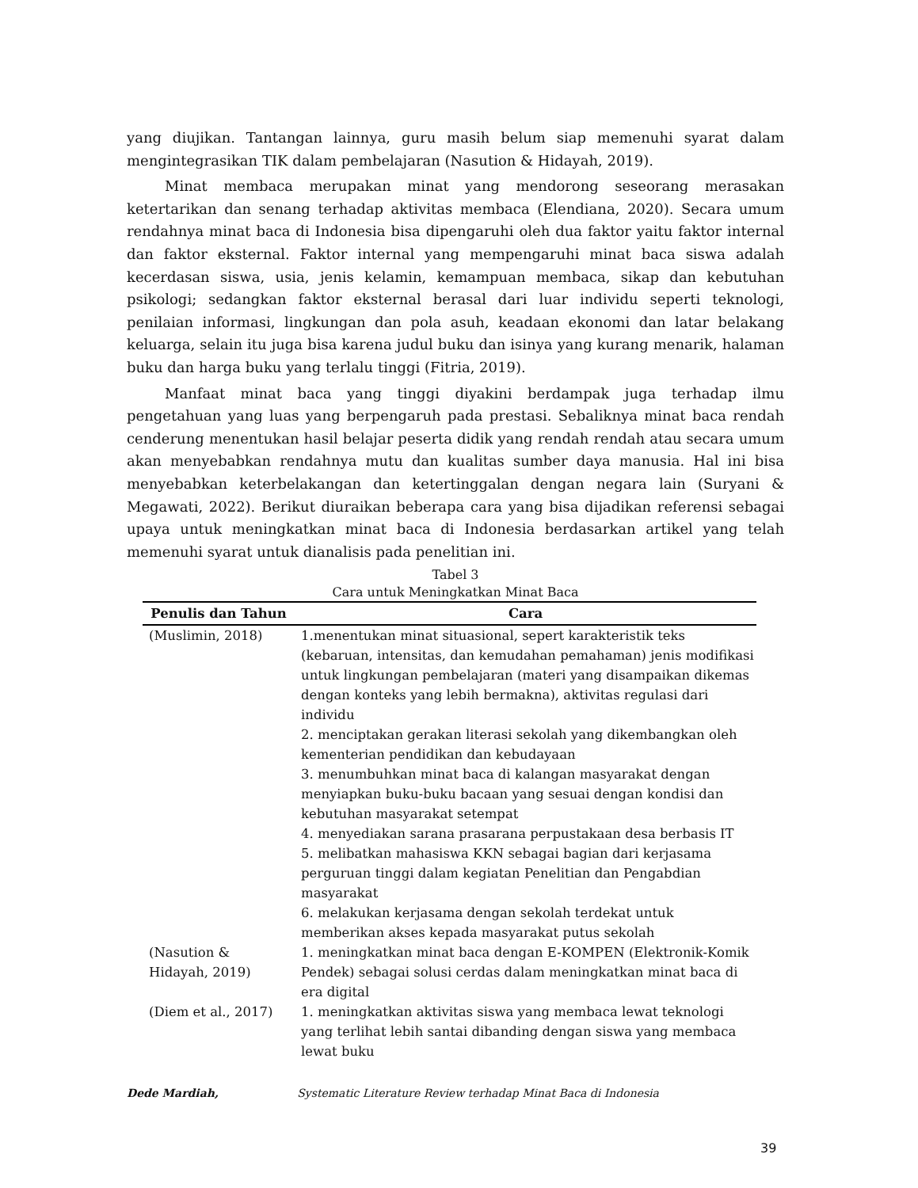yang diujikan. Tantangan lainnya, guru masih belum siap memenuhi syarat dalam mengintegrasikan TIK dalam pembelajaran (Nasution & Hidayah, 2019).
Minat membaca merupakan minat yang mendorong seseorang merasakan ketertarikan dan senang terhadap aktivitas membaca (Elendiana, 2020). Secara umum rendahnya minat baca di Indonesia bisa dipengaruhi oleh dua faktor yaitu faktor internal dan faktor eksternal. Faktor internal yang mempengaruhi minat baca siswa adalah kecerdasan siswa, usia, jenis kelamin, kemampuan membaca, sikap dan kebutuhan psikologi; sedangkan faktor eksternal berasal dari luar individu seperti teknologi, penilaian informasi, lingkungan dan pola asuh, keadaan ekonomi dan latar belakang keluarga, selain itu juga bisa karena judul buku dan isinya yang kurang menarik, halaman buku dan harga buku yang terlalu tinggi (Fitria, 2019).
Manfaat minat baca yang tinggi diyakini berdampak juga terhadap ilmu pengetahuan yang luas yang berpengaruh pada prestasi. Sebaliknya minat baca rendah cenderung menentukan hasil belajar peserta didik yang rendah rendah atau secara umum akan menyebabkan rendahnya mutu dan kualitas sumber daya manusia. Hal ini bisa menyebabkan keterbelakangan dan ketertinggalan dengan negara lain (Suryani & Megawati, 2022). Berikut diuraikan beberapa cara yang bisa dijadikan referensi sebagai upaya untuk meningkatkan minat baca di Indonesia berdasarkan artikel yang telah memenuhi syarat untuk dianalisis pada penelitian ini.
Tabel 3
Cara untuk Meningkatkan Minat Baca
| Penulis dan Tahun | Cara |
| --- | --- |
| (Muslimin, 2018) | 1.menentukan minat situasional, sepert karakteristik teks (kebaruan, intensitas, dan kemudahan pemahaman) jenis modifikasi untuk lingkungan pembelajaran (materi yang disampaikan dikemas dengan konteks yang lebih bermakna), aktivitas regulasi dari individu 2. menciptakan gerakan literasi sekolah yang dikembangkan oleh kementerian pendidikan dan kebudayaan 3. menumbuhkan minat baca di kalangan masyarakat dengan menyiapkan buku-buku bacaan yang sesuai dengan kondisi dan kebutuhan masyarakat setempat 4. menyediakan sarana prasarana perpustakaan desa berbasis IT 5. melibatkan mahasiswa KKN sebagai bagian dari kerjasama perguruan tinggi dalam kegiatan Penelitian dan Pengabdian masyarakat 6. melakukan kerjasama dengan sekolah terdekat untuk memberikan akses kepada masyarakat putus sekolah |
| (Nasution & Hidayah, 2019) | 1. meningkatkan minat baca dengan E-KOMPEN (Elektronik-Komik Pendek) sebagai solusi cerdas dalam meningkatkan minat baca di era digital |
| (Diem et al., 2017) | 1. meningkatkan aktivitas siswa yang membaca lewat teknologi yang terlihat lebih santai dibanding dengan siswa yang membaca lewat buku |
Dede Mardiah, Systematic Literature Review terhadap Minat Baca di Indonesia
39